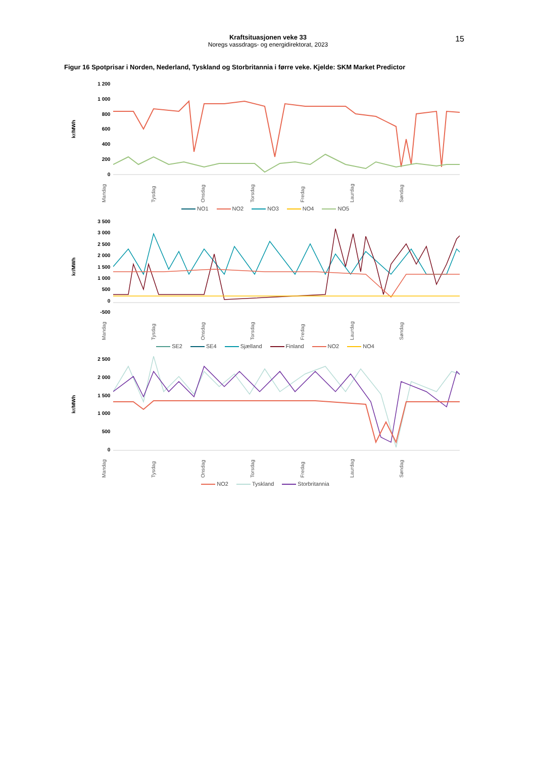Kraftsituasjonen veke 33
Noregs vassdrags- og energidirektorat, 2023
15
Figur 16 Spotprisar i Norden, Nederland, Tyskland og Storbritannia i førre veke. Kjelde: SKM Market Predictor
kr/MWh
1 200
1 000
800
600
400
200
0
Mandag Tysdag Onsdag Torsdag Fredag Laurdag Søndag
NO1 NO2 NO3 NO4 NO5
kr/MWh
3 500
3 000
2 500
2 000
1 500
1 000
500
0
-500
Mandag Tysdag Onsdag Torsdag Fredag Laurdag Søndag
SE2 SE4 Sjælland Finland NO2 NO4
kr/MWh
2 500
2 000
1 500
1 000
500
0
Mandag Tysdag Onsdag Torsdag Fredag Laurdag Søndag
NO2 Tyskland Storbritannia